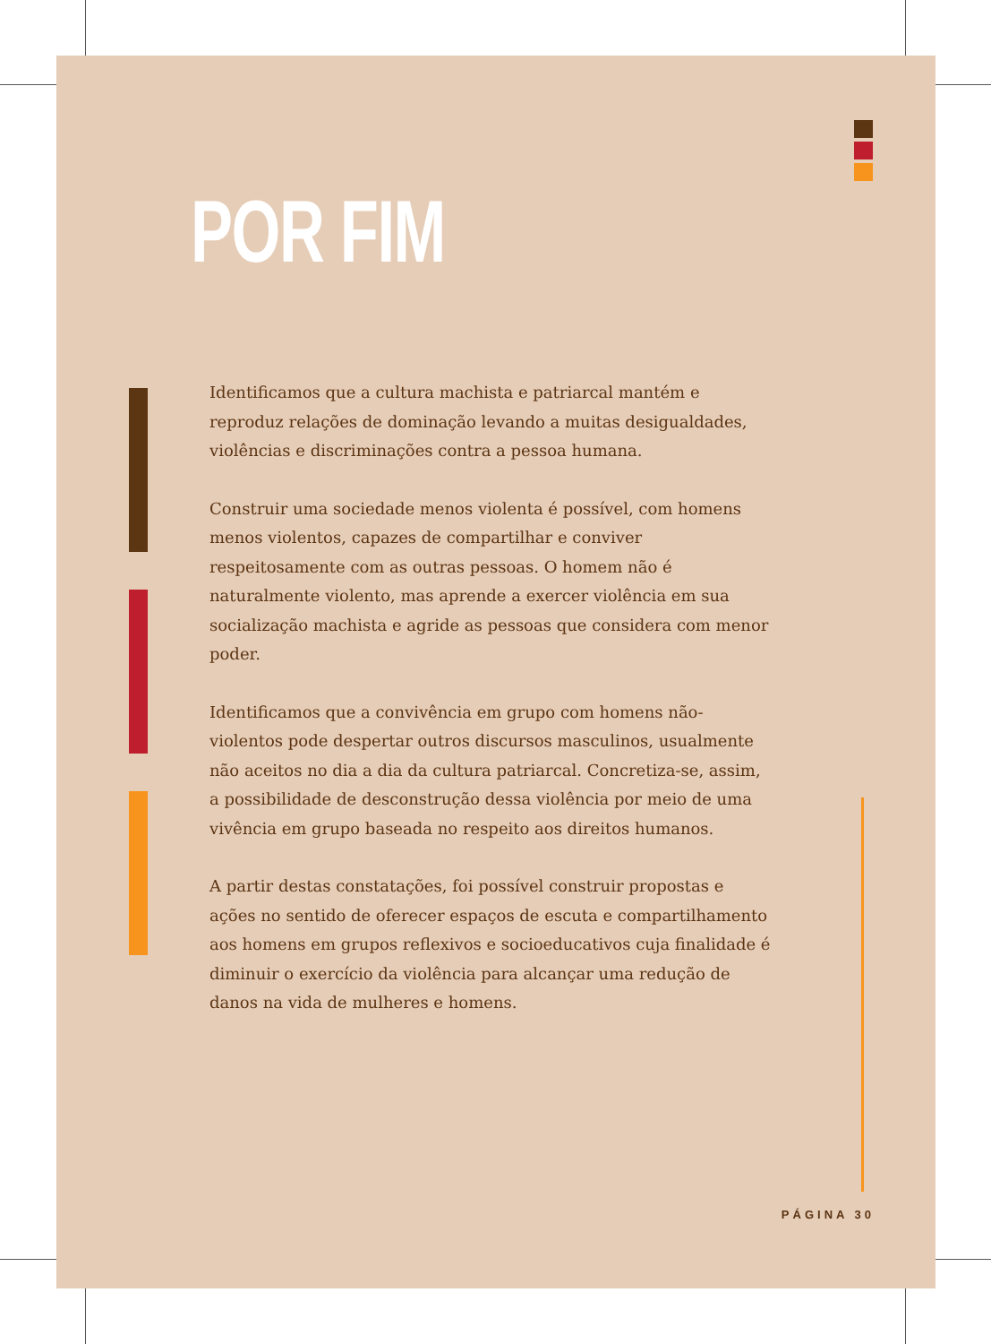POR FIM
Identificamos que a cultura machista e patriarcal mantém e reproduz relações de dominação levando a muitas desigualdades, violências e discriminações contra a pessoa humana.
Construir uma sociedade menos violenta é possível, com homens menos violentos, capazes de compartilhar e conviver respeitosamente com as outras pessoas. O homem não é naturalmente violento, mas aprende a exercer violência em sua socialização machista e agride as pessoas que considera com menor poder.
Identificamos que a convivência em grupo com homens não-violentos pode despertar outros discursos masculinos, usualmente não aceitos no dia a dia da cultura patriarcal. Concretiza-se, assim, a possibilidade de desconstrução dessa violência por meio de uma vivência em grupo baseada no respeito aos direitos humanos.
A partir destas constatações, foi possível construir propostas e ações no sentido de oferecer espaços de escuta e compartilhamento aos homens em grupos reflexivos e socioeducativos cuja finalidade é diminuir o exercício da violência para alcançar uma redução de danos na vida de mulheres e homens.
PÁGINA 30